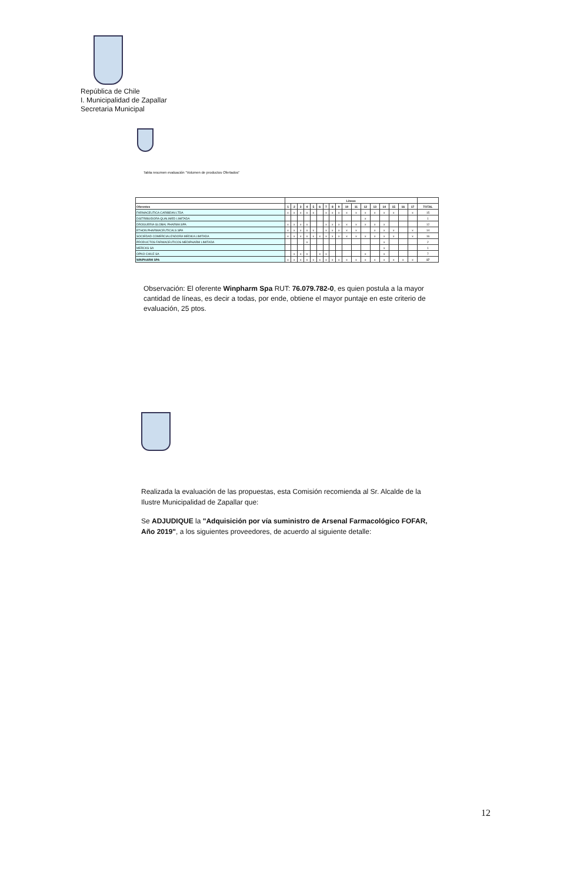República de Chile
I. Municipalidad de Zapallar
Secretaria Municipal
Tabla resumen evaluación "Volumen de productos Ofertados"
| | Líneas | | | | | | | | | | | | | | | | | |
| --- | --- | --- | --- | --- | --- | --- | --- | --- | --- | --- | --- | --- | --- | --- | --- | --- | --- | --- |
| Oferentes | 1 | 2 | 3 | 4 | 5 | 6 | 7 | 8 | 9 | 10 | 11 | 12 | 13 | 14 | 15 | 16 | 17 | TOTAL |
| FARMACEUTICA CARIBEAN LTDA | x | x | x | x | x | | x | x | x | x | x | x | x | x | x | | x | 15 |
| DISTRIBUIDORA QUALIMED LIMITADA | | | | | | | | | | | | x | | | | | | 1 |
| DROGUERIA GLOBAL PHARMA SPA | x | x | x | x | | | x | x | x | x | x | x | x | x | | | | 12 |
| ETHON PHARMACEUTICALS SPA | x | x | x | x | x | | x | x | x | x | x | | x | x | x | | x | 14 |
| SOCIEDAD COMERCIALIZADORA MEDIKA LIMITADA | x | x | x | x | x | x | x | x | x | x | x | x | x | x | x | | x | 16 |
| PRODUCTOS FARMACEUTICOS MEDIPHARM LIMITADA | | | | x | | | | | | | | | | x | | | | 2 |
| MERCKS SA | | | | | | | | | | | | | | x | | | | 1 |
| OPKO CHILE SA | | x | x | x | | x | x | | | | | x | | x | | | | 7 |
| WINPHARM SPA | x | x | x | x | x | x | x | x | x | x | x | x | x | x | x | x | x | 17 |
Observación: El oferente Winpharm Spa RUT: 76.079.782-0, es quien postula a la mayor cantidad de líneas, es decir a todas, por ende, obtiene el mayor puntaje en este criterio de evaluación, 25 ptos.
Realizada la evaluación de las propuestas, esta Comisión recomienda al Sr. Alcalde de la Ilustre Municipalidad de Zapallar que:
Se ADJUDIQUE la "Adquisición por vía suministro de Arsenal Farmacológico FOFAR, Año 2019", a los siguientes proveedores, de acuerdo al siguiente detalle:
12